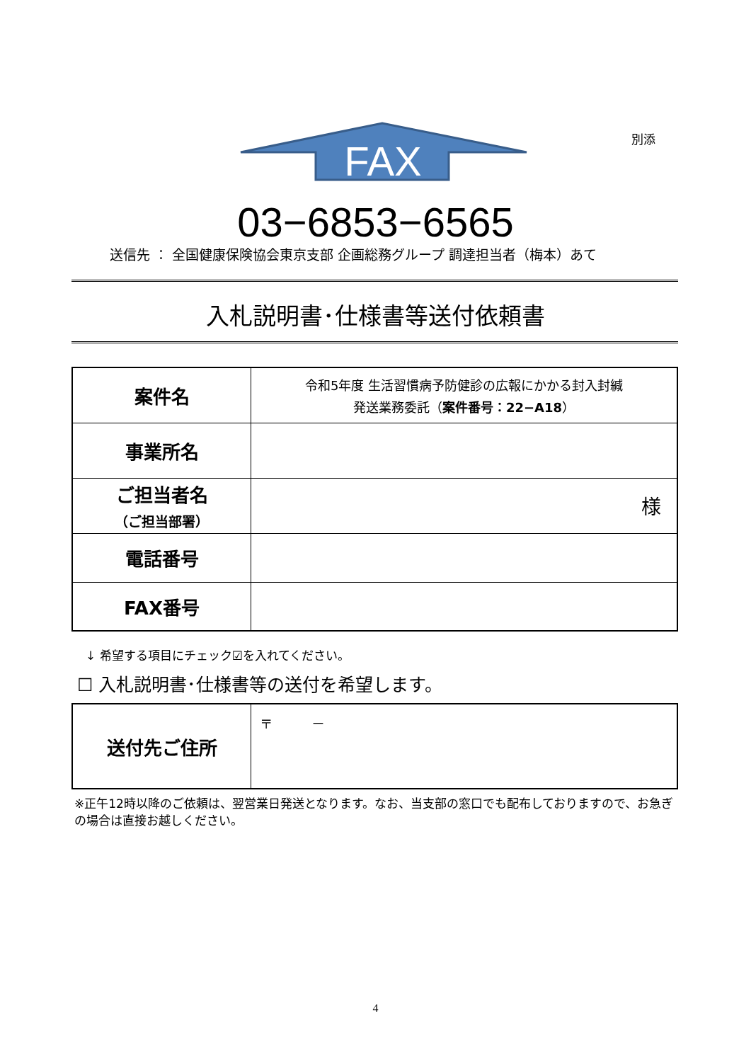別添
FAX
03−6853−6565
送信先 ： 全国健康保険協会東京支部 企画総務グループ 調達担当者（梅本）あて
入札説明書･仕様書等送付依頼書
| 案件名 | 令和5年度 生活習慣病予防健診の広報にかかる封入封緘 発送業務委託（ 案件番号：22−A18 ） |
| 事業所名 | |
| ご担当者名 （ご担当部署） | 様 |
| 電話番号 | |
| FAX番号 | |
↓ 希望する項目にチェック☑を入れてください。
☐ 入札説明書･仕様書等の送付を希望します。
| 送付先ご住所 | 〒 － |
※正午12時以降のご依頼は、翌営業日発送となります。なお、当支部の窓口でも配布しておりますので、お急ぎの場合は直接お越しください。
4